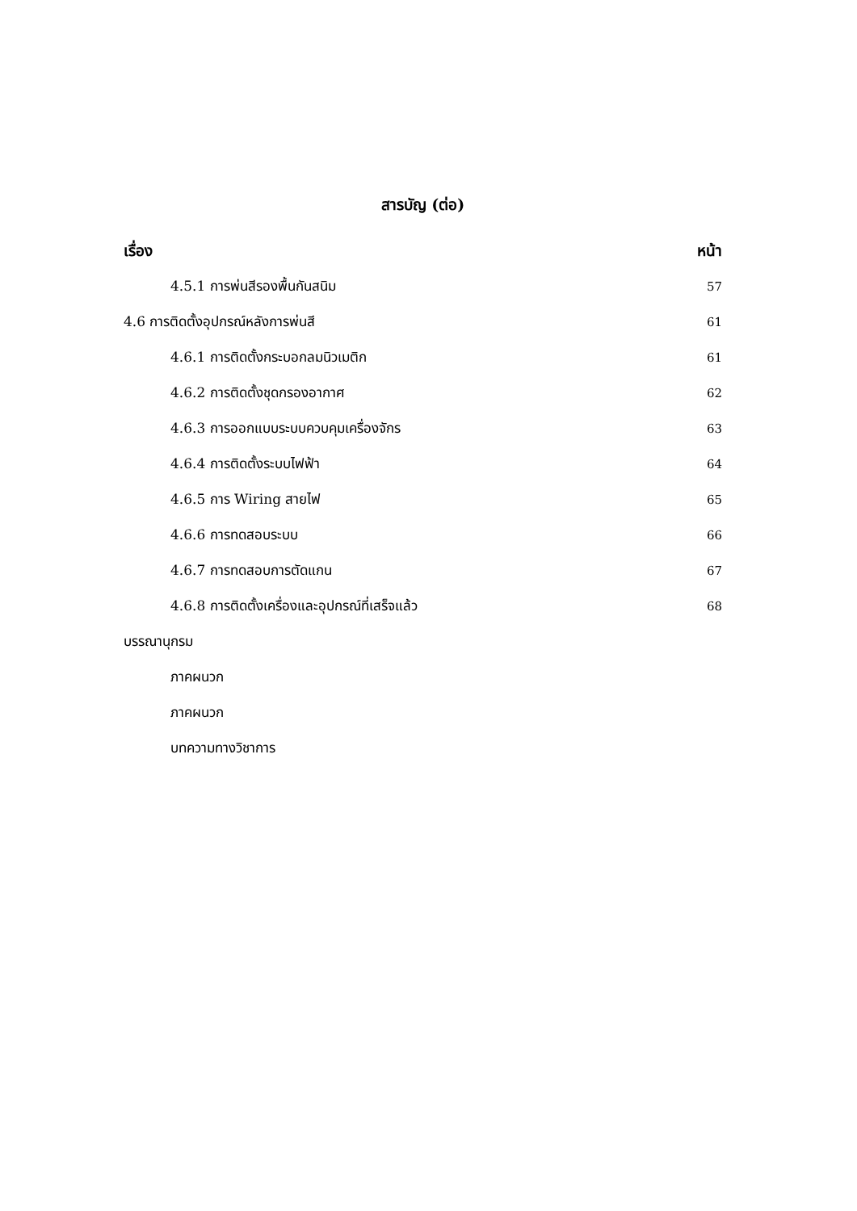สารบัญ (ต่อ)
เรื่อง หน้า
4.5.1 การพ่นสีรองพื้นกันสนิม 57
4.6 การติดตั้งอุปกรณ์หลังการพ่นสี 61
4.6.1 การติดตั้งกระบอกลมนิวเมติก 61
4.6.2 การติดตั้งชุดกรองอากาศ 62
4.6.3 การออกแบบระบบควบคุมเครื่องจักร 63
4.6.4 การติดตั้งระบบไฟฟ้า 64
4.6.5 การ Wiring สายไฟ 65
4.6.6 การทดสอบระบบ 66
4.6.7 การทดสอบการตัดแกน 67
4.6.8 การติดตั้งเครื่องและอุปกรณ์ที่เสร็จแล้ว 68
บรรณานุกรม
ภาคผนวก
ภาคผนวก
บทความทางวิชาการ